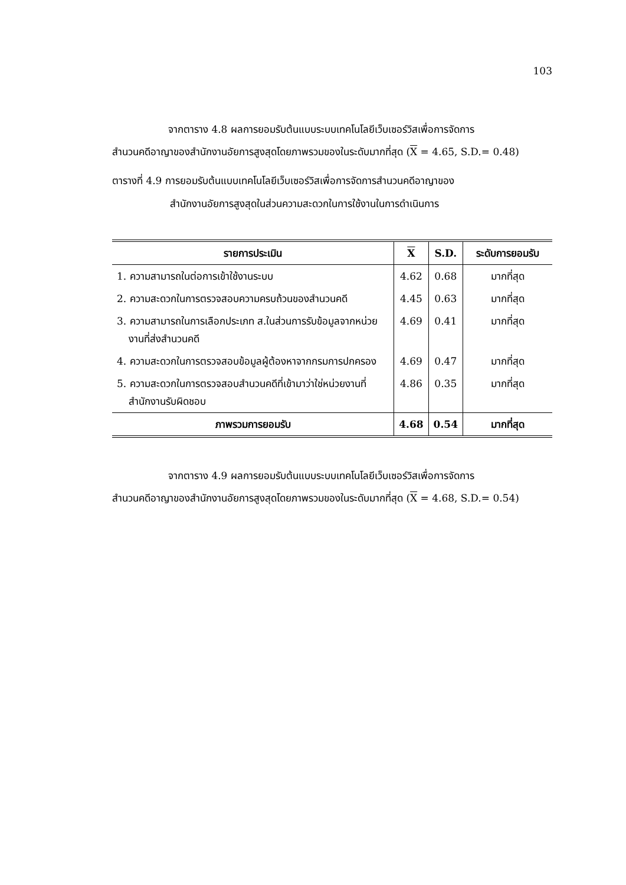103
จากตาราง 4.8 ผลการยอมรับต้นแบบระบบเทคโนโลยีเว็บเซอร์วิสเพื่อการจัดการ
สำนวนคดีอาญาของสำนักงานอัยการสูงสุดโดยภาพรวมของในระดับมากที่สุด (X = 4.65, S.D.= 0.48)
ตารางที่ 4.9 การยอมรับต้นแบบเทคโนโลยีเว็บเซอร์วิสเพื่อการจัดการสำนวนคดีอาญาของ
สำนักงานอัยการสูงสุดในส่วนความสะดวกในการใช้งานในการดำเนินการ
| รายการประเมิน | X | S.D. | ระดับการยอมรับ |
| --- | --- | --- | --- |
| 1. ความสามารถในต่อการเข้าใช้งานระบบ | 4.62 | 0.68 | มากที่สุด |
| 2. ความสะดวกในการตรวจสอบความครบถ้วนของสำนวนคดี | 4.45 | 0.63 | มากที่สุด |
| 3. ความสามารถในการเลือกประเภท ส.ในส่วนการรับข้อมูลจากหน่วยงานที่ส่งสำนวนคดี | 4.69 | 0.41 | มากที่สุด |
| 4. ความสะดวกในการตรวจสอบข้อมูลผู้ต้องหาจากกรมการปกครอง | 4.69 | 0.47 | มากที่สุด |
| 5. ความสะดวกในการตรวจสอบสำนวนคดีที่เข้ามาว่าใช่หน่วยงานที่สำนักงานรับผิดชอบ | 4.86 | 0.35 | มากที่สุด |
| ภาพรวมการยอมรับ | 4.68 | 0.54 | มากที่สุด |
จากตาราง 4.9 ผลการยอมรับต้นแบบระบบเทคโนโลยีเว็บเซอร์วิสเพื่อการจัดการ
สำนวนคดีอาญาของสำนักงานอัยการสูงสุดโดยภาพรวมของในระดับมากที่สุด (X = 4.68, S.D.= 0.54)